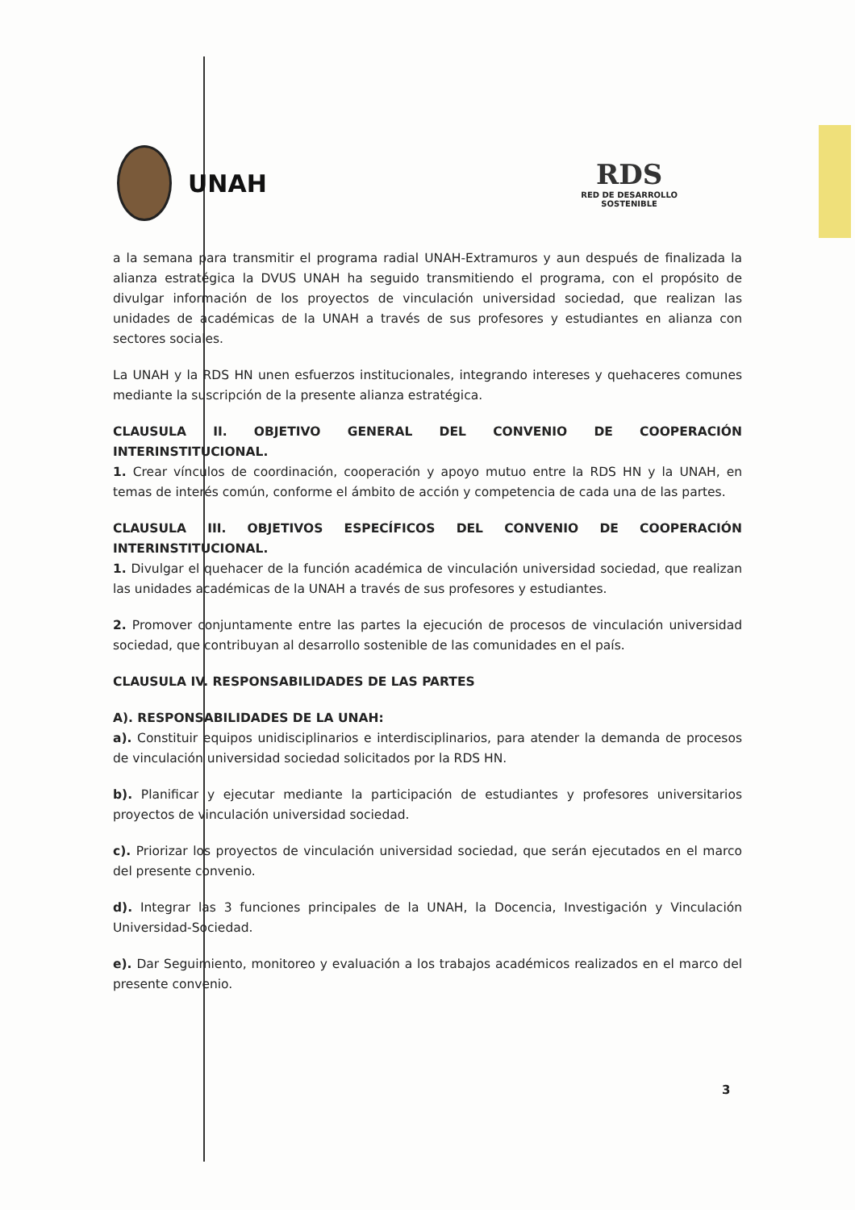UNAH
RDS
RED DE DESARROLLO
SOSTENIBLE
a la semana para transmitir el programa radial UNAH-Extramuros y aun después de finalizada la alianza estratégica la DVUS UNAH ha seguido transmitiendo el programa, con el propósito de divulgar información de los proyectos de vinculación universidad sociedad, que realizan las unidades de académicas de la UNAH a través de sus profesores y estudiantes en alianza con sectores sociales.
La UNAH y la RDS HN unen esfuerzos institucionales, integrando intereses y quehaceres comunes mediante la suscripción de la presente alianza estratégica.
CLAUSULA II. OBJETIVO GENERAL DEL CONVENIO DE COOPERACIÓN INTERINSTITUCIONAL.
1. Crear vínculos de coordinación, cooperación y apoyo mutuo entre la RDS HN y la UNAH, en temas de interés común, conforme el ámbito de acción y competencia de cada una de las partes.
CLAUSULA III. OBJETIVOS ESPECÍFICOS DEL CONVENIO DE COOPERACIÓN INTERINSTITUCIONAL.
1. Divulgar el quehacer de la función académica de vinculación universidad sociedad, que realizan las unidades académicas de la UNAH a través de sus profesores y estudiantes.
2. Promover conjuntamente entre las partes la ejecución de procesos de vinculación universidad sociedad, que contribuyan al desarrollo sostenible de las comunidades en el país.
CLAUSULA IV. RESPONSABILIDADES DE LAS PARTES
A). RESPONSABILIDADES DE LA UNAH:
a). Constituir equipos unidisciplinarios e interdisciplinarios, para atender la demanda de procesos de vinculación universidad sociedad solicitados por la RDS HN.
b). Planificar y ejecutar mediante la participación de estudiantes y profesores universitarios proyectos de vinculación universidad sociedad.
c). Priorizar los proyectos de vinculación universidad sociedad, que serán ejecutados en el marco del presente convenio.
d). Integrar las 3 funciones principales de la UNAH, la Docencia, Investigación y Vinculación Universidad-Sociedad.
e). Dar Seguimiento, monitoreo y evaluación a los trabajos académicos realizados en el marco del presente convenio.
3